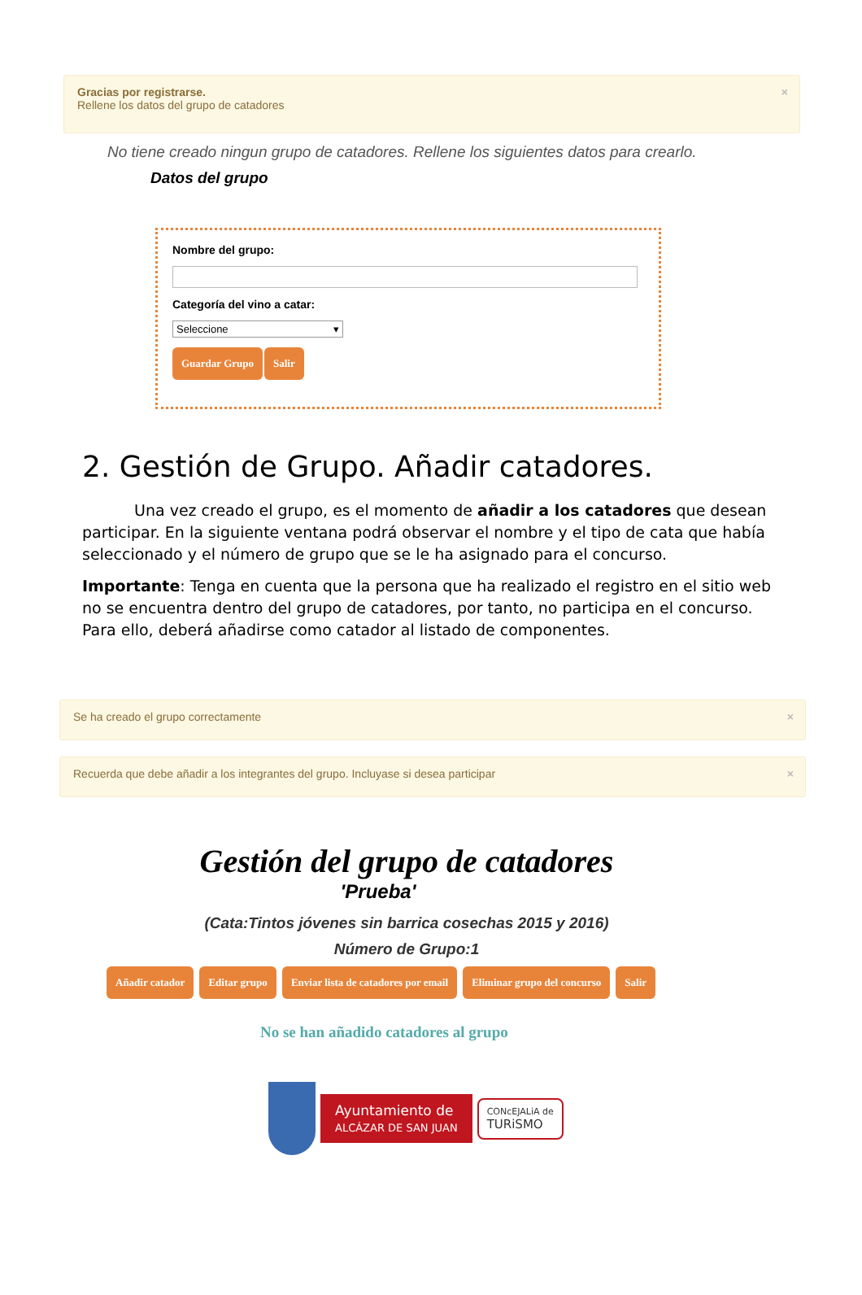Gracias por registrarse.
Rellene los datos del grupo de catadores
×
No tiene creado ningun grupo de catadores. Rellene los siguientes datos para crearlo.
Datos del grupo
Nombre del grupo:
Categoría del vino a catar:
Seleccione ▾
Guardar Grupo Salir
2. Gestión de Grupo. Añadir catadores.
Una vez creado el grupo, es el momento de añadir a los catadores que desean participar. En la siguiente ventana podrá observar el nombre y el tipo de cata que había seleccionado y el número de grupo que se le ha asignado para el concurso.
Importante: Tenga en cuenta que la persona que ha realizado el registro en el sitio web no se encuentra dentro del grupo de catadores, por tanto, no participa en el concurso. Para ello, deberá añadirse como catador al listado de componentes.
Se ha creado el grupo correctamente ×
Recuerda que debe añadir a los integrantes del grupo. Incluyase si desea participar ×
Gestión del grupo de catadores
'Prueba'
(Cata:Tintos jóvenes sin barrica cosechas 2015 y 2016)
Número de Grupo:1
Añadir catador Editar grupo Enviar lista de catadores por email Eliminar grupo del concurso Salir
No se han añadido catadores al grupo
Ayuntamiento de
ALCÁZAR DE SAN JUAN
CONcEJALiA de
TURiSMO